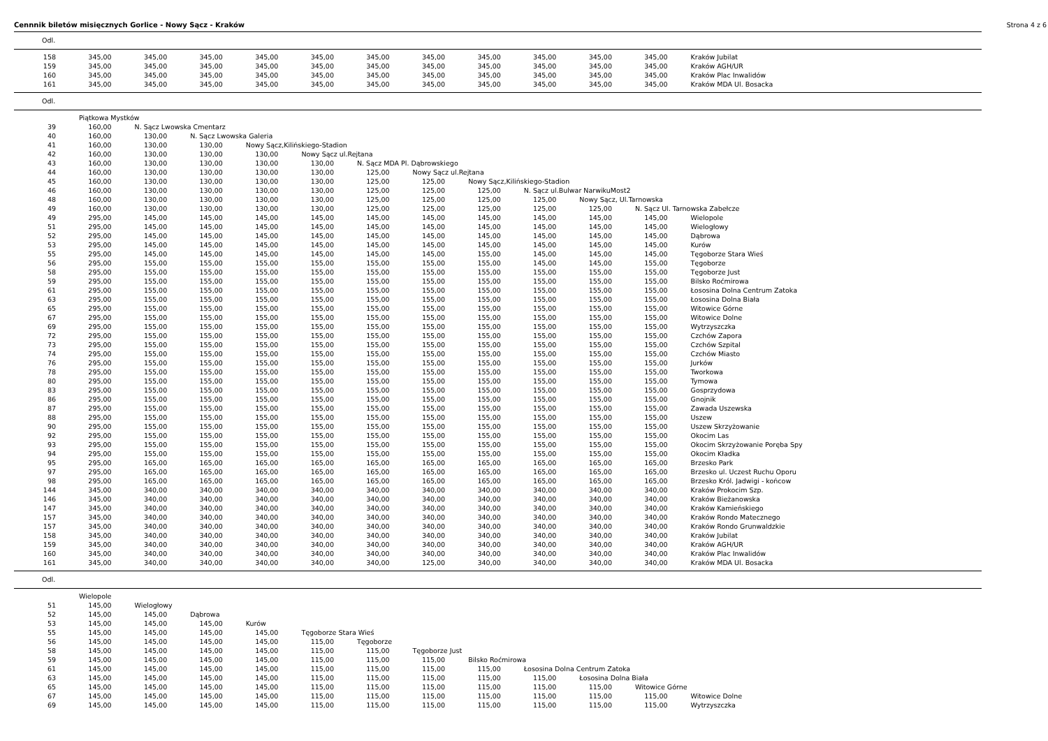Cennnik biletów misięcznych Gorlice - Nowy Sącz - Kraków Strona 4 z 6
Odl.
| 158 | 345,00 | 345,00 | 345,00 | 345,00 | 345,00 | 345,00 | 345,00 | 345,00 | 345,00 | 345,00 | 345,00 | Kraków Jubilat |
| 159 | 345,00 | 345,00 | 345,00 | 345,00 | 345,00 | 345,00 | 345,00 | 345,00 | 345,00 | 345,00 | 345,00 | Kraków AGH/UR |
| 160 | 345,00 | 345,00 | 345,00 | 345,00 | 345,00 | 345,00 | 345,00 | 345,00 | 345,00 | 345,00 | 345,00 | Kraków Plac Inwalidów |
| 161 | 345,00 | 345,00 | 345,00 | 345,00 | 345,00 | 345,00 | 345,00 | 345,00 | 345,00 | 345,00 | 345,00 | Kraków MDA Ul. Bosacka |
Odl.
| | Piątkowa Mystków | | | | | | | | | | | |
| 39 | 160,00 | N. Sącz Lwowska Cmentarz | | | | | | | | | | |
| 40 | 160,00 | 130,00 | N. Sącz Lwowska Galeria | | | | | | | | | |
| 41 | 160,00 | 130,00 | 130,00 | Nowy Sącz,Kilińskiego-Stadion | | | | | | | | |
| 42 | 160,00 | 130,00 | 130,00 | 130,00 | Nowy Sącz ul.Rejtana | | | | | | | |
| 43 | 160,00 | 130,00 | 130,00 | 130,00 | 130,00 | N. Sącz MDA Pl. Dąbrowskiego | | | | | | |
| 44 | 160,00 | 130,00 | 130,00 | 130,00 | 130,00 | 125,00 | Nowy Sącz ul.Rejtana | | | | | |
| 45 | 160,00 | 130,00 | 130,00 | 130,00 | 130,00 | 125,00 | 125,00 | Nowy Sącz,Kilińskiego-Stadion | | | | |
| 46 | 160,00 | 130,00 | 130,00 | 130,00 | 130,00 | 125,00 | 125,00 | 125,00 | N. Sącz ul.Bulwar NarwikuMost2 | | | |
| 48 | 160,00 | 130,00 | 130,00 | 130,00 | 130,00 | 125,00 | 125,00 | 125,00 | 125,00 | Nowy Sącz, Ul.Tarnowska | | |
| 49 | 160,00 | 130,00 | 130,00 | 130,00 | 130,00 | 125,00 | 125,00 | 125,00 | 125,00 | 125,00 | N. Sącz Ul. Tarnowska Zabełcze | |
| 49 | 295,00 | 145,00 | 145,00 | 145,00 | 145,00 | 145,00 | 145,00 | 145,00 | 145,00 | 145,00 | 145,00 | Wielopole |
| 51 | 295,00 | 145,00 | 145,00 | 145,00 | 145,00 | 145,00 | 145,00 | 145,00 | 145,00 | 145,00 | 145,00 | Wielogłowy |
| 52 | 295,00 | 145,00 | 145,00 | 145,00 | 145,00 | 145,00 | 145,00 | 145,00 | 145,00 | 145,00 | 145,00 | Dąbrowa |
| 53 | 295,00 | 145,00 | 145,00 | 145,00 | 145,00 | 145,00 | 145,00 | 145,00 | 145,00 | 145,00 | 145,00 | Kurów |
| 55 | 295,00 | 145,00 | 145,00 | 145,00 | 145,00 | 145,00 | 145,00 | 155,00 | 145,00 | 145,00 | 145,00 | Tęgoborze Stara Wieś |
| 56 | 295,00 | 155,00 | 155,00 | 155,00 | 155,00 | 155,00 | 155,00 | 155,00 | 145,00 | 145,00 | 155,00 | Tęgoborze |
| 58 | 295,00 | 155,00 | 155,00 | 155,00 | 155,00 | 155,00 | 155,00 | 155,00 | 155,00 | 155,00 | 155,00 | Tęgoborze Just |
| 59 | 295,00 | 155,00 | 155,00 | 155,00 | 155,00 | 155,00 | 155,00 | 155,00 | 155,00 | 155,00 | 155,00 | Bilsko Roćmirowa |
| 61 | 295,00 | 155,00 | 155,00 | 155,00 | 155,00 | 155,00 | 155,00 | 155,00 | 155,00 | 155,00 | 155,00 | Łososina Dolna Centrum Zatoka |
| 63 | 295,00 | 155,00 | 155,00 | 155,00 | 155,00 | 155,00 | 155,00 | 155,00 | 155,00 | 155,00 | 155,00 | Łososina Dolna Biała |
| 65 | 295,00 | 155,00 | 155,00 | 155,00 | 155,00 | 155,00 | 155,00 | 155,00 | 155,00 | 155,00 | 155,00 | Witowice Górne |
| 67 | 295,00 | 155,00 | 155,00 | 155,00 | 155,00 | 155,00 | 155,00 | 155,00 | 155,00 | 155,00 | 155,00 | Witowice Dolne |
| 69 | 295,00 | 155,00 | 155,00 | 155,00 | 155,00 | 155,00 | 155,00 | 155,00 | 155,00 | 155,00 | 155,00 | Wytrzyszczka |
| 72 | 295,00 | 155,00 | 155,00 | 155,00 | 155,00 | 155,00 | 155,00 | 155,00 | 155,00 | 155,00 | 155,00 | Czchów Zapora |
| 73 | 295,00 | 155,00 | 155,00 | 155,00 | 155,00 | 155,00 | 155,00 | 155,00 | 155,00 | 155,00 | 155,00 | Czchów Szpital |
| 74 | 295,00 | 155,00 | 155,00 | 155,00 | 155,00 | 155,00 | 155,00 | 155,00 | 155,00 | 155,00 | 155,00 | Czchów Miasto |
| 76 | 295,00 | 155,00 | 155,00 | 155,00 | 155,00 | 155,00 | 155,00 | 155,00 | 155,00 | 155,00 | 155,00 | Jurków |
| 78 | 295,00 | 155,00 | 155,00 | 155,00 | 155,00 | 155,00 | 155,00 | 155,00 | 155,00 | 155,00 | 155,00 | Tworkowa |
| 80 | 295,00 | 155,00 | 155,00 | 155,00 | 155,00 | 155,00 | 155,00 | 155,00 | 155,00 | 155,00 | 155,00 | Tymowa |
| 83 | 295,00 | 155,00 | 155,00 | 155,00 | 155,00 | 155,00 | 155,00 | 155,00 | 155,00 | 155,00 | 155,00 | Gosprzydowa |
| 86 | 295,00 | 155,00 | 155,00 | 155,00 | 155,00 | 155,00 | 155,00 | 155,00 | 155,00 | 155,00 | 155,00 | Gnojnik |
| 87 | 295,00 | 155,00 | 155,00 | 155,00 | 155,00 | 155,00 | 155,00 | 155,00 | 155,00 | 155,00 | 155,00 | Zawada Uszewska |
| 88 | 295,00 | 155,00 | 155,00 | 155,00 | 155,00 | 155,00 | 155,00 | 155,00 | 155,00 | 155,00 | 155,00 | Uszew |
| 90 | 295,00 | 155,00 | 155,00 | 155,00 | 155,00 | 155,00 | 155,00 | 155,00 | 155,00 | 155,00 | 155,00 | Uszew Skrzyżowanie |
| 92 | 295,00 | 155,00 | 155,00 | 155,00 | 155,00 | 155,00 | 155,00 | 155,00 | 155,00 | 155,00 | 155,00 | Okocim Las |
| 93 | 295,00 | 155,00 | 155,00 | 155,00 | 155,00 | 155,00 | 155,00 | 155,00 | 155,00 | 155,00 | 155,00 | Okocim Skrzyżowanie Poręba Spy |
| 94 | 295,00 | 155,00 | 155,00 | 155,00 | 155,00 | 155,00 | 155,00 | 155,00 | 155,00 | 155,00 | 155,00 | Okocim Kładka |
| 95 | 295,00 | 165,00 | 165,00 | 165,00 | 165,00 | 165,00 | 165,00 | 165,00 | 165,00 | 165,00 | 165,00 | Brzesko Park |
| 97 | 295,00 | 165,00 | 165,00 | 165,00 | 165,00 | 165,00 | 165,00 | 165,00 | 165,00 | 165,00 | 165,00 | Brzesko ul. Uczest Ruchu Oporu |
| 98 | 295,00 | 165,00 | 165,00 | 165,00 | 165,00 | 165,00 | 165,00 | 165,00 | 165,00 | 165,00 | 165,00 | Brzesko Król. Jadwigi - końcow |
| 144 | 345,00 | 340,00 | 340,00 | 340,00 | 340,00 | 340,00 | 340,00 | 340,00 | 340,00 | 340,00 | 340,00 | Kraków Prokocim Szp. |
| 146 | 345,00 | 340,00 | 340,00 | 340,00 | 340,00 | 340,00 | 340,00 | 340,00 | 340,00 | 340,00 | 340,00 | Kraków Bieżanowska |
| 147 | 345,00 | 340,00 | 340,00 | 340,00 | 340,00 | 340,00 | 340,00 | 340,00 | 340,00 | 340,00 | 340,00 | Kraków Kamieńskiego |
| 157 | 345,00 | 340,00 | 340,00 | 340,00 | 340,00 | 340,00 | 340,00 | 340,00 | 340,00 | 340,00 | 340,00 | Kraków Rondo Matecznego |
| 157 | 345,00 | 340,00 | 340,00 | 340,00 | 340,00 | 340,00 | 340,00 | 340,00 | 340,00 | 340,00 | 340,00 | Kraków Rondo Grunwaldzkie |
| 158 | 345,00 | 340,00 | 340,00 | 340,00 | 340,00 | 340,00 | 340,00 | 340,00 | 340,00 | 340,00 | 340,00 | Kraków Jubilat |
| 159 | 345,00 | 340,00 | 340,00 | 340,00 | 340,00 | 340,00 | 340,00 | 340,00 | 340,00 | 340,00 | 340,00 | Kraków AGH/UR |
| 160 | 345,00 | 340,00 | 340,00 | 340,00 | 340,00 | 340,00 | 340,00 | 340,00 | 340,00 | 340,00 | 340,00 | Kraków Plac Inwalidów |
| 161 | 345,00 | 340,00 | 340,00 | 340,00 | 340,00 | 340,00 | 125,00 | 340,00 | 340,00 | 340,00 | 340,00 | Kraków MDA Ul. Bosacka |
Odl.
| | Wielopole | | | | | | | | | | | |
| 51 | 145,00 | Wielogłowy | | | | | | | | | | |
| 52 | 145,00 | 145,00 | Dąbrowa | | | | | | | | | |
| 53 | 145,00 | 145,00 | 145,00 | Kurów | | | | | | | | |
| 55 | 145,00 | 145,00 | 145,00 | 145,00 | Tęgoborze Stara Wieś | | | | | | | |
| 56 | 145,00 | 145,00 | 145,00 | 145,00 | 115,00 | Tęgoborze | | | | | | |
| 58 | 145,00 | 145,00 | 145,00 | 145,00 | 115,00 | 115,00 | Tęgoborze Just | | | | | |
| 59 | 145,00 | 145,00 | 145,00 | 145,00 | 115,00 | 115,00 | 115,00 | Bilsko Roćmirowa | | | | |
| 61 | 145,00 | 145,00 | 145,00 | 145,00 | 115,00 | 115,00 | 115,00 | 115,00 | Łososina Dolna Centrum Zatoka | | | |
| 63 | 145,00 | 145,00 | 145,00 | 145,00 | 115,00 | 115,00 | 115,00 | 115,00 | 115,00 | Łososina Dolna Biała | | |
| 65 | 145,00 | 145,00 | 145,00 | 145,00 | 115,00 | 115,00 | 115,00 | 115,00 | 115,00 | 115,00 | Witowice Górne | |
| 67 | 145,00 | 145,00 | 145,00 | 145,00 | 115,00 | 115,00 | 115,00 | 115,00 | 115,00 | 115,00 | 115,00 | Witowice Dolne |
| 69 | 145,00 | 145,00 | 145,00 | 145,00 | 115,00 | 115,00 | 115,00 | 115,00 | 115,00 | 115,00 | 115,00 | Wytrzyszczka |